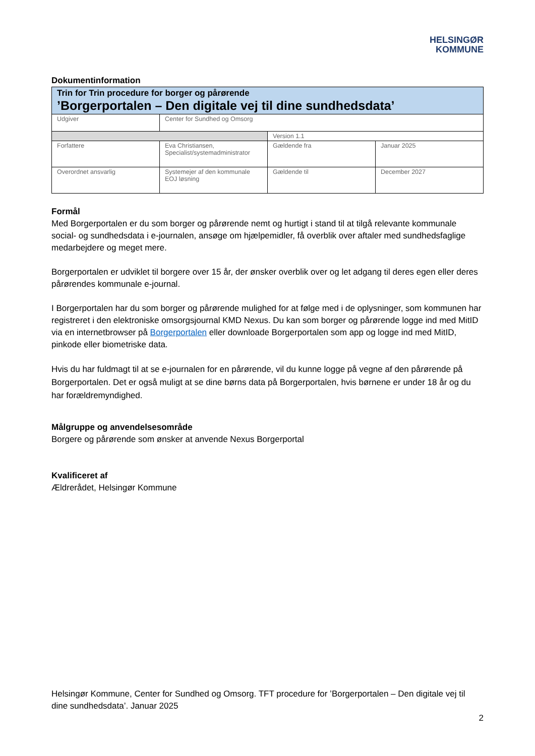HELSINGØR
KOMMUNE
Dokumentinformation
| Trin for Trin procedure for borger og pårørende ’Borgerportalen – Den digitale vej til dine sundhedsdata’ | | | |
| Udgiver | Center for Sundhed og Omsorg | | |
| | | Version 1.1 | |
| Forfattere | Eva Christiansen, Specialist/systemadministrator | Gældende fra | Januar 2025 |
| Overordnet ansvarlig | Systemejer af den kommunale EOJ løsning | Gældende til | December 2027 |
Formål
Med Borgerportalen er du som borger og pårørende nemt og hurtigt i stand til at tilgå relevante kommunale social- og sundhedsdata i e-journalen, ansøge om hjælpemidler, få overblik over aftaler med sundhedsfaglige medarbejdere og meget mere.
Borgerportalen er udviklet til borgere over 15 år, der ønsker overblik over og let adgang til deres egen eller deres pårørendes kommunale e-journal.
I Borgerportalen har du som borger og pårørende mulighed for at følge med i de oplysninger, som kommunen har registreret i den elektroniske omsorgsjournal KMD Nexus. Du kan som borger og pårørende logge ind med MitID via en internetbrowser på Borgerportalen eller downloade Borgerportalen som app og logge ind med MitID, pinkode eller biometriske data.
Hvis du har fuldmagt til at se e-journalen for en pårørende, vil du kunne logge på vegne af den pårørende på Borgerportalen. Det er også muligt at se dine børns data på Borgerportalen, hvis børnene er under 18 år og du har forældremyndighed.
Målgruppe og anvendelsesområde
Borgere og pårørende som ønsker at anvende Nexus Borgerportal
Kvalificeret af
Ældrerådet, Helsingør Kommune
Helsingør Kommune, Center for Sundhed og Omsorg. TFT procedure for ’Borgerportalen – Den digitale vej til dine sundhedsdata’. Januar 2025
2